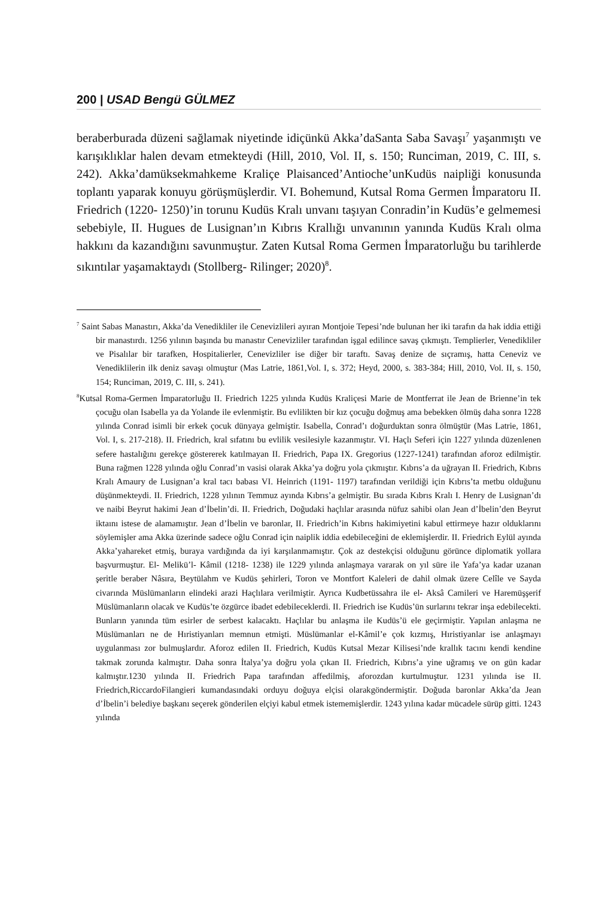200 | USAD Bengü GÜLMEZ
beraberburada düzeni sağlamak niyetinde idiçünkü Akka’daSanta Saba Savaşı<sup>7</sup> yaşanmıştı ve karışıklıklar halen devam etmekteydi (Hill, 2010, Vol. II, s. 150; Runciman, 2019, C. III, s. 242). Akka’damüksekmahkeme Kraliçe Plaisanced’Antioche’unKudüs naipliği konusunda toplantı yaparak konuyu görüşmüşlerdir. VI. Bohemund, Kutsal Roma Germen İmparatoru II. Friedrich (1220- 1250)’in torunu Kudüs Kralı unvanı taşıyan Conradin’in Kudüs’e gelmemesi sebebiyle, II. Hugues de Lusignan’ın Kıbrıs Krallığı unvanının yanında Kudüs Kralı olma hakkını da kazandığını savunmuştur. Zaten Kutsal Roma Germen İmparatorluğu bu tarihlerde sıkıntılar yaşamaktaydı (Stollberg- Rilinger; 2020)<sup>8</sup>.
<sup>7</sup> Saint Sabas Manastırı, Akka’da Venedikliler ile Cenevizlileri ayıran Montjoie Tepesi’nde bulunan her iki tarafın da hak iddia ettiği bir manastırdı. 1256 yılının başında bu manastır Cenevizliler tarafından işgal edilince savaş çıkmıştı. Templierler, Venedikliler ve Pisalılar bir tarafken, Hospitalierler, Cenevizliler ise diğer bir taraftı. Savaş denize de sıçramış, hatta Ceneviz ve Venediklilerin ilk deniz savaşı olmuştur (Mas Latrie, 1861,Vol. I, s. 372; Heyd, 2000, s. 383-384; Hill, 2010, Vol. II, s. 150, 154; Runciman, 2019, C. III, s. 241).
<sup>8</sup> Kutsal Roma-Germen İmparatorluğu II. Friedrich 1225 yılında Kudüs Kraliçesi Marie de Montferrat ile Jean de Brienne’in tek çocuğu olan Isabella ya da Yolande ile evlenmiştir. Bu evlilikten bir kız çocuğu doğmuş ama bebekken ölmüş daha sonra 1228 yılında Conrad isimli bir erkek çocuk dünyaya gelmiştir. Isabella, Conrad’ı doğurduktan sonra ölmüştür (Mas Latrie, 1861, Vol. I, s. 217-218). II. Friedrich, kral sıfatını bu evlilik vesilesiyle kazanmıştır. VI. Haçlı Seferi için 1227 yılında düzenlenen sefere hastalığını gerekçe göstererek katılmayan II. Friedrich, Papa IX. Gregorius (1227-1241) tarafından aforoz edilmiştir. Buna rağmen 1228 yılında oğlu Conrad’ın vasisi olarak Akka’ya doğru yola çıkmıştır. Kıbrıs’a da uğrayan II. Friedrich, Kıbrıs Kralı Amaury de Lusignan’a kral tacı babası VI. Heinrich (1191- 1197) tarafından verildiği için Kıbrıs’ta metbu olduğunu düşünmekteydi. II. Friedrich, 1228 yılının Temmuz ayında Kıbrıs’a gelmiştir. Bu sırada Kıbrıs Kralı I. Henry de Lusignan’dı ve naibi Beyrut hakimi Jean d’İbelin’di. II. Friedrich, Doğudaki haçlılar arasında nüfuz sahibi olan Jean d’İbelin’den Beyrut iktaını istese de alamamıştır. Jean d’İbelin ve baronlar, II. Friedrich’in Kıbrıs hakimiyetini kabul ettirmeye hazır olduklarını söylemişler ama Akka üzerinde sadece oğlu Conrad için naiplik iddia edebileceğini de eklemişlerdir. II. Friedrich Eylül ayında Akka’yahareket etmiş, buraya vardığında da iyi karşılanmamıştır. Çok az destekçisi olduğunu görünce diplomatik yollara başvurmuştur. El- Melikü’l- Kâmil (1218- 1238) ile 1229 yılında anlaşmaya vararak on yıl süre ile Yafa’ya kadar uzanan şeritle beraber Nâsıra, Beytülahm ve Kudüs şehirleri, Toron ve Montfort Kaleleri de dahil olmak üzere Celîle ve Sayda civarında Müslümanların elindeki arazi Haçlılara verilmiştir. Ayrıca Kudbetüssahra ile el- Aksâ Camileri ve Haremüşşerif Müslümanların olacak ve Kudüs’te özgürce ibadet edebileceklerdi. II. Friedrich ise Kudüs’ün surlarını tekrar inşa edebilecekti. Bunların yanında tüm esirler de serbest kalacaktı. Haçlılar bu anlaşma ile Kudüs’ü ele geçirmiştir. Yapılan anlaşma ne Müslümanları ne de Hıristiyanları memnun etmişti. Müslümanlar el-Kâmil’e çok kızmış, Hıristiyanlar ise anlaşmayı uygulanması zor bulmuşlardır. Aforoz edilen II. Friedrich, Kudüs Kutsal Mezar Kilisesi’nde krallık tacını kendi kendine takmak zorunda kalmıştır. Daha sonra İtalya’ya doğru yola çıkan II. Friedrich, Kıbrıs’a yine uğramış ve on gün kadar kalmıştır.1230 yılında II. Friedrich Papa tarafından affedilmiş, aforozdan kurtulmuştur. 1231 yılında ise II. Friedrich,RiccardoFilangieri kumandasındaki orduyu doğuya elçisi olarakgöndermiştir. Doğuda baronlar Akka’da Jean d’İbelin’i belediye başkanı seçerek gönderilen elçiyi kabul etmek istememişlerdir. 1243 yılına kadar mücadele sürüp gitti. 1243 yılında